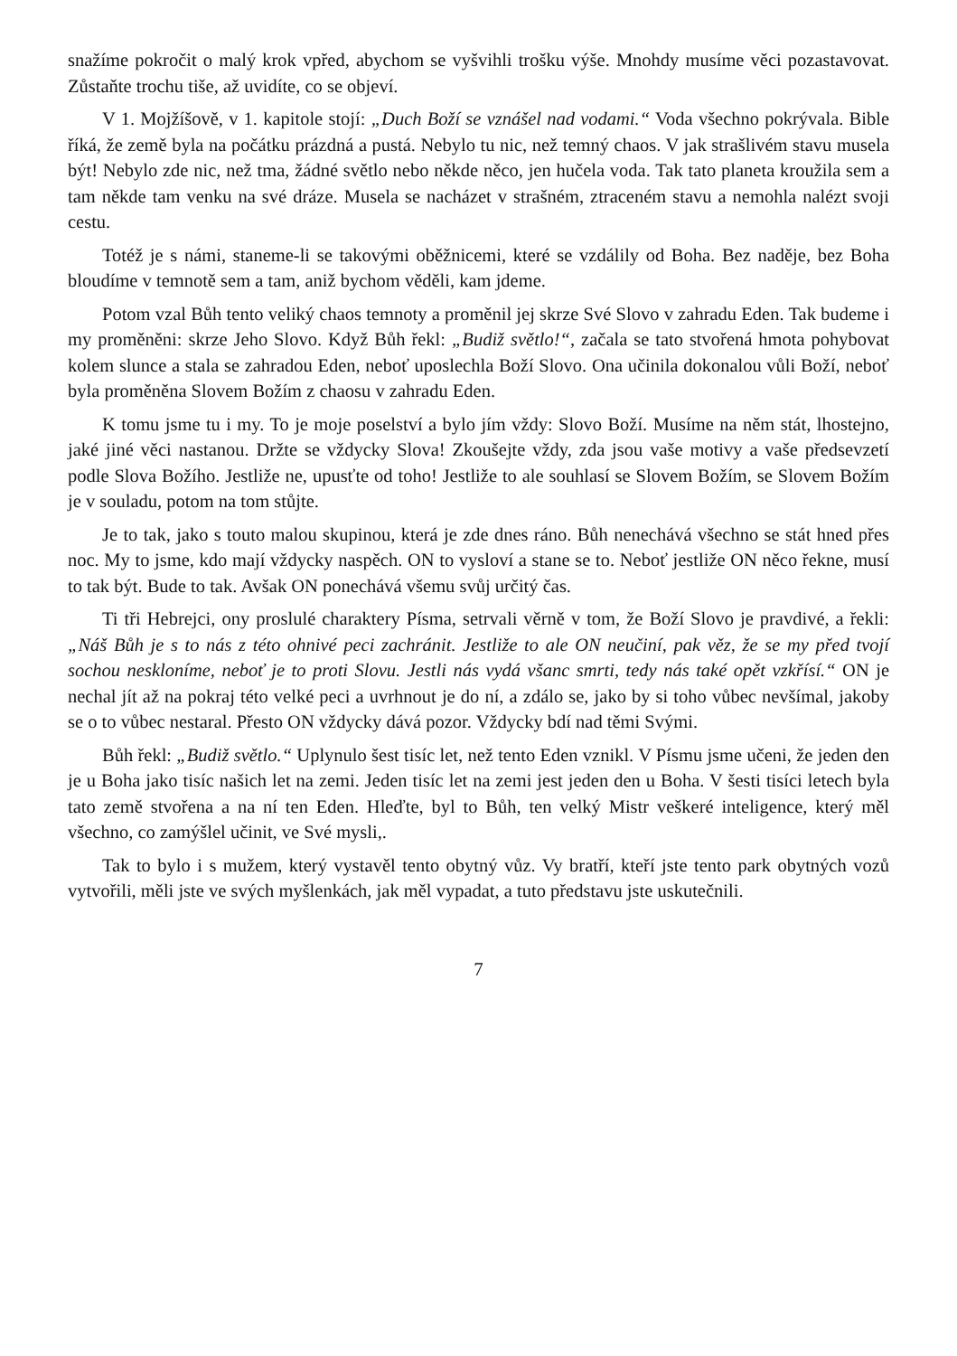snažíme pokročit o malý krok vpřed, abychom se vyšvihli trošku výše. Mnohdy musíme věci pozastavovat. Zůstaňte trochu tiše, až uvidíte, co se objeví.
V 1. Mojžíšově, v 1. kapitole stojí: „Duch Boží se vznášel nad vodami.“ Voda všechno pokrývala. Bible říká, že země byla na počátku prázdná a pustá. Nebylo tu nic, než temný chaos. V jak strašlivém stavu musela být! Nebylo zde nic, než tma, žádné světlo nebo někde něco, jen hučela voda. Tak tato planeta kroužila sem a tam někde tam venku na své dráze. Musela se nacházet v strašném, ztraceném stavu a nemohla nalézt svoji cestu.
Totéž je s námi, staneme-li se takovými oběžnicemi, které se vzdálily od Boha. Bez naděje, bez Boha bloudíme v temnotě sem a tam, aniž bychom věděli, kam jdeme.
Potom vzal Bůh tento veliký chaos temnoty a proměnil jej skrze Své Slovo v zahradu Eden. Tak budeme i my proměněni: skrze Jeho Slovo. Když Bůh řekl: „Budiž světlo!“, začala se tato stvořená hmota pohybovat kolem slunce a stala se zahradou Eden, neboť uposlechla Boží Slovo. Ona učinila dokonalou vůli Boží, neboť byla proměněna Slovem Božím z chaosu v zahradu Eden.
K tomu jsme tu i my. To je moje poselství a bylo jím vždy: Slovo Boží. Musíme na něm stát, lhostejno, jaké jiné věci nastanou. Držte se vždycky Slova! Zkoušejte vždy, zda jsou vaše motivy a vaše předsevzetí podle Slova Božího. Jestliže ne, upusťte od toho! Jestliže to ale souhlasí se Slovem Božím, se Slovem Božím je v souladu, potom na tom stůjte.
Je to tak, jako s touto malou skupinou, která je zde dnes ráno. Bůh nenechává všechno se stát hned přes noc. My to jsme, kdo mají vždycky naspěch. ON to vysloví a stane se to. Neboť jestliže ON něco řekne, musí to tak být. Bude to tak. Avšak ON ponechává všemu svůj určitý čas.
Ti tři Hebrejci, ony proslulé charaktery Písma, setrvali věrně v tom, že Boží Slovo je pravdivé, a řekli: „Náš Bůh je s to nás z této ohnivé peci zachránit. Jestliže to ale ON neučiní, pak věz, že se my před tvojí sochou neskloníme, neboť je to proti Slovu. Jestli nás vydá všanc smrti, tedy nás také opět vzkřísí.“ ON je nechal jít až na pokraj této velké peci a uvrhnout je do ní, a zdálo se, jako by si toho vůbec nevšímal, jakoby se o to vůbec nestaral. Přesto ON vždycky dává pozor. Vždycky bdí nad těmi Svými.
Bůh řekl: „Budiž světlo.“ Uplynulo šest tisíc let, než tento Eden vznikl. V Písmu jsme učeni, že jeden den je u Boha jako tisíc našich let na zemi. Jeden tisíc let na zemi jest jeden den u Boha. V šesti tisíci letech byla tato země stvořena a na ní ten Eden. Hleďte, byl to Bůh, ten velký Mistr veškeré inteligence, který měl všechno, co zamýšlel učinit, ve Své mysli,.
Tak to bylo i s mužem, který vystavěl tento obytný vůz. Vy bratří, kteří jste tento park obytných vozů vytvořili, měli jste ve svých myšlenkách, jak měl vypadat, a tuto představu jste uskutečnili.
7